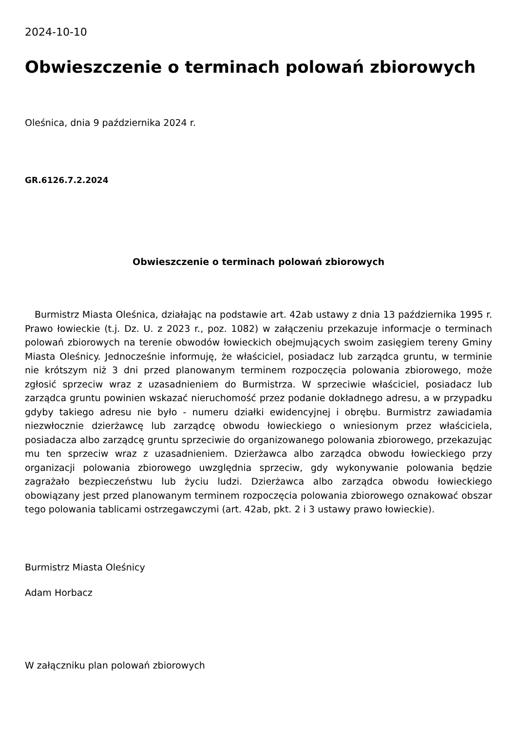2024-10-10
Obwieszczenie o terminach polowań zbiorowych
Oleśnica, dnia 9 października 2024 r.
GR.6126.7.2.2024
Obwieszczenie o terminach polowań zbiorowych
Burmistrz Miasta Oleśnica, działając na podstawie art. 42ab ustawy z dnia 13 października 1995 r. Prawo łowieckie (t.j. Dz. U. z 2023 r., poz. 1082) w załączeniu przekazuje informacje o terminach polowań zbiorowych na terenie obwodów łowieckich obejmujących swoim zasięgiem tereny Gminy Miasta Oleśnicy. Jednocześnie informuję, że właściciel, posiadacz lub zarządca gruntu, w terminie nie krótszym niż 3 dni przed planowanym terminem rozpoczęcia polowania zbiorowego, może zgłosić sprzeciw wraz z uzasadnieniem do Burmistrza. W sprzeciwie właściciel, posiadacz lub zarządca gruntu powinien wskazać nieruchomość przez podanie dokładnego adresu, a w przypadku gdyby takiego adresu nie było - numeru działki ewidencyjnej i obrębu. Burmistrz zawiadamia niezwłocznie dzierżawcę lub zarządcę obwodu łowieckiego o wniesionym przez właściciela, posiadacza albo zarządcę gruntu sprzeciwie do organizowanego polowania zbiorowego, przekazując mu ten sprzeciw wraz z uzasadnieniem. Dzierżawca albo zarządca obwodu łowieckiego przy organizacji polowania zbiorowego uwzględnia sprzeciw, gdy wykonywanie polowania będzie zagrażało bezpieczeństwu lub życiu ludzi. Dzierżawca albo zarządca obwodu łowieckiego obowiązany jest przed planowanym terminem rozpoczęcia polowania zbiorowego oznakować obszar tego polowania tablicami ostrzegawczymi (art. 42ab, pkt. 2 i 3 ustawy prawo łowieckie).
Burmistrz Miasta Oleśnicy
Adam Horbacz
W załączniku plan polowań zbiorowych